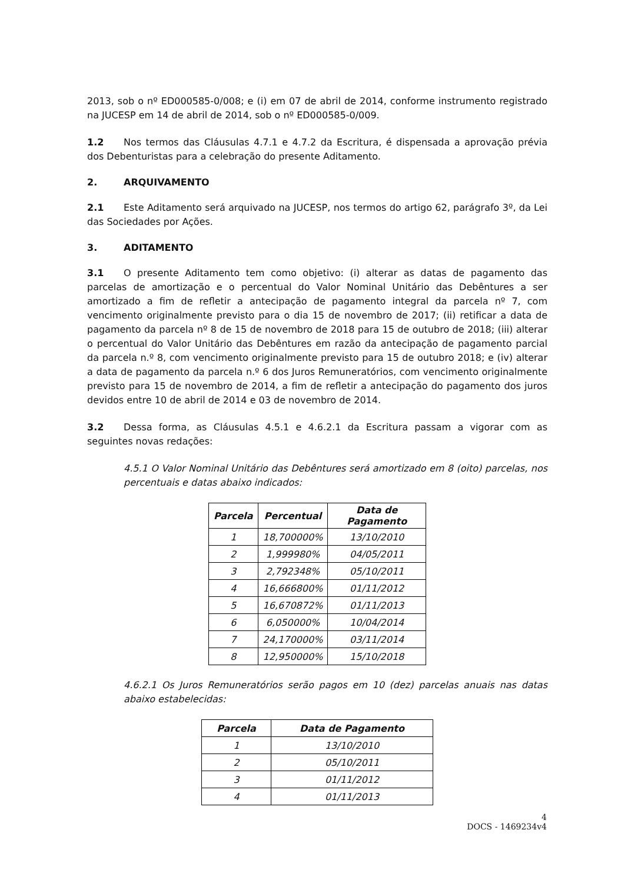2013, sob o nº ED000585-0/008; e (i) em 07 de abril de 2014, conforme instrumento registrado na JUCESP em 14 de abril de 2014, sob o nº ED000585-0/009.
1.2 Nos termos das Cláusulas 4.7.1 e 4.7.2 da Escritura, é dispensada a aprovação prévia dos Debenturistas para a celebração do presente Aditamento.
2. ARQUIVAMENTO
2.1 Este Aditamento será arquivado na JUCESP, nos termos do artigo 62, parágrafo 3º, da Lei das Sociedades por Ações.
3. ADITAMENTO
3.1 O presente Aditamento tem como objetivo: (i) alterar as datas de pagamento das parcelas de amortização e o percentual do Valor Nominal Unitário das Debêntures a ser amortizado a fim de refletir a antecipação de pagamento integral da parcela nº 7, com vencimento originalmente previsto para o dia 15 de novembro de 2017; (ii) retificar a data de pagamento da parcela nº 8 de 15 de novembro de 2018 para 15 de outubro de 2018; (iii) alterar o percentual do Valor Unitário das Debêntures em razão da antecipação de pagamento parcial da parcela n.º 8, com vencimento originalmente previsto para 15 de outubro 2018; e (iv) alterar a data de pagamento da parcela n.º 6 dos Juros Remuneratórios, com vencimento originalmente previsto para 15 de novembro de 2014, a fim de refletir a antecipação do pagamento dos juros devidos entre 10 de abril de 2014 e 03 de novembro de 2014.
3.2 Dessa forma, as Cláusulas 4.5.1 e 4.6.2.1 da Escritura passam a vigorar com as seguintes novas redações:
4.5.1 O Valor Nominal Unitário das Debêntures será amortizado em 8 (oito) parcelas, nos percentuais e datas abaixo indicados:
| Parcela | Percentual | Data de Pagamento |
| --- | --- | --- |
| 1 | 18,700000% | 13/10/2010 |
| 2 | 1,999980% | 04/05/2011 |
| 3 | 2,792348% | 05/10/2011 |
| 4 | 16,666800% | 01/11/2012 |
| 5 | 16,670872% | 01/11/2013 |
| 6 | 6,050000% | 10/04/2014 |
| 7 | 24,170000% | 03/11/2014 |
| 8 | 12,950000% | 15/10/2018 |
4.6.2.1 Os Juros Remuneratórios serão pagos em 10 (dez) parcelas anuais nas datas abaixo estabelecidas:
| Parcela | Data de Pagamento |
| --- | --- |
| 1 | 13/10/2010 |
| 2 | 05/10/2011 |
| 3 | 01/11/2012 |
| 4 | 01/11/2013 |
4
DOCS - 1469234v4